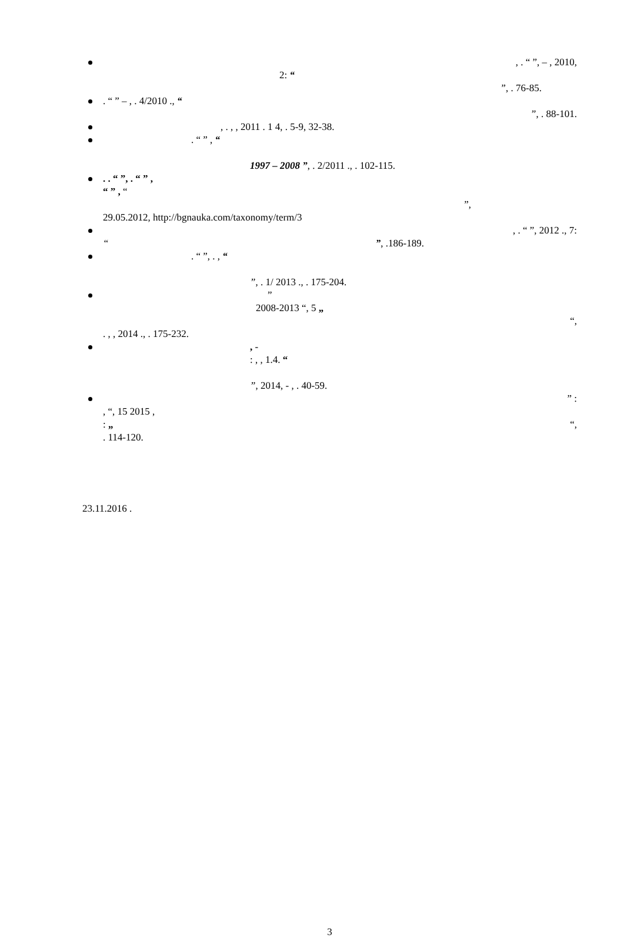, . “ ”, – , 2010,
2: “
”, . 76-85.
. “ ” – , . 4/2010 ., “
”, . 88-101.
, . , , 2011 . 1 4, . 5-9, 32-38.
. “ ” , “
1997 – 2008 ”, . 2/2011 ., . 102-115.
. . “ ”, . “ ” ,
“ ” , “
”,
29.05.2012, http://bgnauka.com/taxonomy/term/3
, . “ ”, 2012 ., 7:
“ ”, .186-189.
. “ ”, . , “
”, . 1/ 2013 ., . 175-204.
”
2008-2013 “, 5 „
“,
. , , 2014 ., . 175-232.
, -
: , , 1.4. “
”, 2014, - , . 40-59.
” :
, “, 15 2015 ,
: „ “,
. 114-120.
23.11.2016 .
3